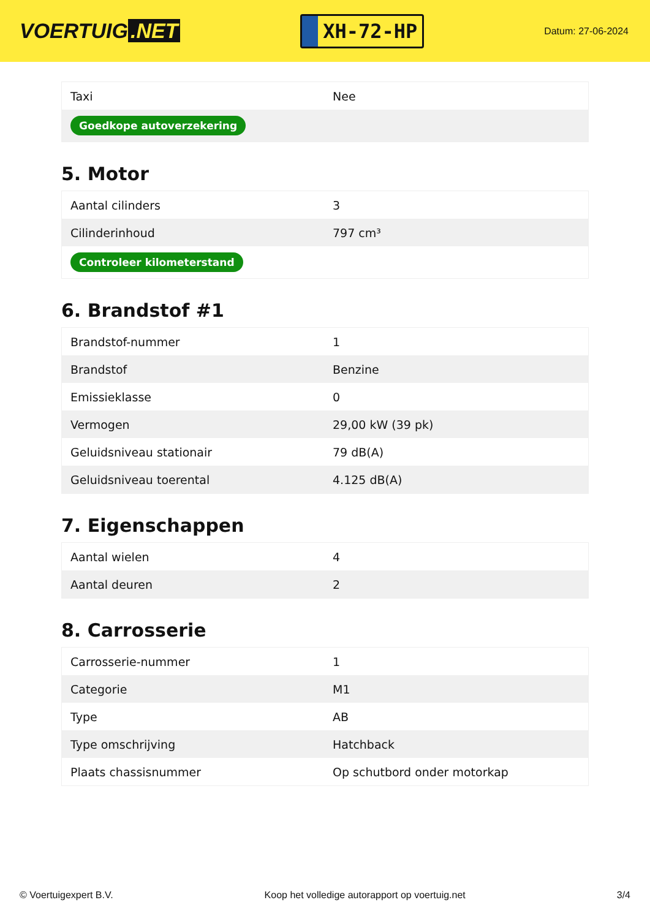VOERTUIG.NET
XH-72-HP
Datum: 27-06-2024
| Taxi | Nee |
| Goedkope autoverzekering | |
5. Motor
| Aantal cilinders | 3 |
| Cilinderinhoud | 797 cm³ |
| Controleer kilometerstand | |
6. Brandstof #1
| Brandstof-nummer | 1 |
| Brandstof | Benzine |
| Emissieklasse | 0 |
| Vermogen | 29,00 kW (39 pk) |
| Geluidsniveau stationair | 79 dB(A) |
| Geluidsniveau toerental | 4.125 dB(A) |
7. Eigenschappen
| Aantal wielen | 4 |
| Aantal deuren | 2 |
8. Carrosserie
| Carrosserie-nummer | 1 |
| Categorie | M1 |
| Type | AB |
| Type omschrijving | Hatchback |
| Plaats chassisnummer | Op schutbord onder motorkap |
© Voertuigexpert B.V. Koop het volledige autorapport op voertuig.net 3/4